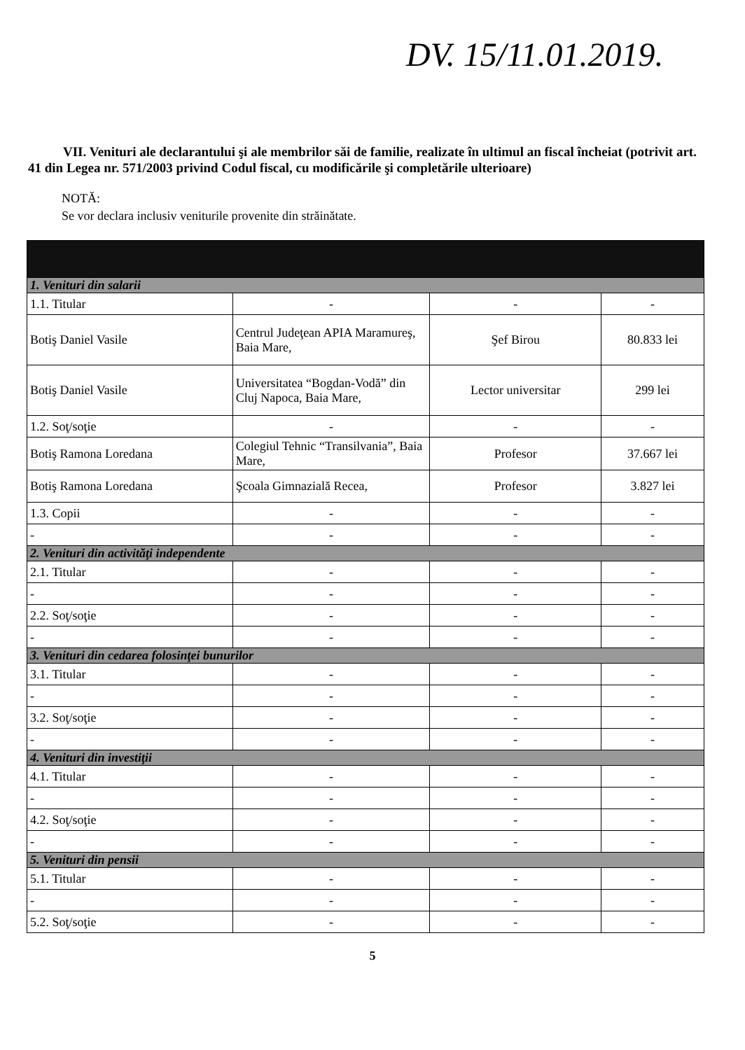DV. 15/11.01.2019.
VII. Venituri ale declarantului şi ale membrilor săi de familie, realizate în ultimul an fiscal încheiat (potrivit art. 41 din Legea nr. 571/2003 privind Codul fiscal, cu modificările şi completările ulterioare)
NOTĂ:
Se vor declara inclusiv veniturile provenite din străinătate.
| 1. Venituri din salarii | | | |
| 1.1. Titular | - | - | - |
| Botiş Daniel Vasile | Centrul Judeţean APIA Maramureş, Baia Mare, | Şef Birou | 80.833 lei |
| Botiş Daniel Vasile | Universitatea “Bogdan-Vodă” din Cluj Napoca, Baia Mare, | Lector universitar | 299 lei |
| 1.2. Soţ/soţie | - | - | - |
| Botiş Ramona Loredana | Colegiul Tehnic “Transilvania”, Baia Mare, | Profesor | 37.667 lei |
| Botiş Ramona Loredana | Şcoala Gimnazială Recea, | Profesor | 3.827 lei |
| 1.3. Copii | - | - | - |
| - | - | - | - |
| 2. Venituri din activităţi independente | | | |
| 2.1. Titular | - | - | - |
| - | - | - | - |
| 2.2. Soţ/soţie | - | - | - |
| - | - | - | - |
| 3. Venituri din cedarea folosinţei bunurilor | | | |
| 3.1. Titular | - | - | - |
| - | - | - | - |
| 3.2. Soţ/soţie | - | - | - |
| - | - | - | - |
| 4. Venituri din investiţii | | | |
| 4.1. Titular | - | - | - |
| - | - | - | - |
| 4.2. Soţ/soţie | - | - | - |
| - | - | - | - |
| 5. Venituri din pensii | | | |
| 5.1. Titular | - | - | - |
| - | - | - | - |
| 5.2. Soţ/soţie | - | - | - |
5